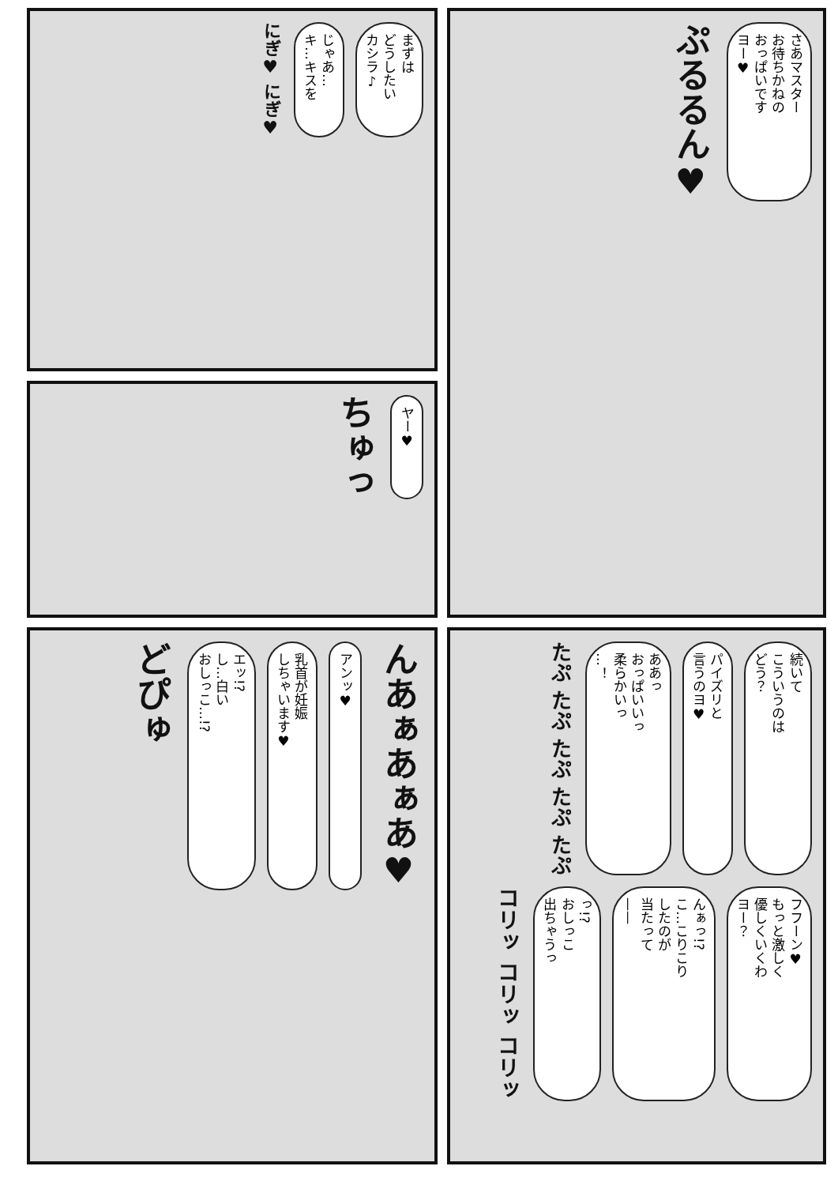さあマスター
お待ちかねの
おっぱいです
ヨー♥
ぷるるん♥
まずは
どうしたい
カシラ♪
じゃあ…
キ…キスを
にぎ♥ にぎ♥
ヤー♥
ちゅっ
続いて
こういうのは
どう？
パイズリと
言うのヨ♥
ああっ
おっぱいいっ
柔らかいっ
…！
たぷ たぷ たぷ たぷ たぷ
フフーン♥
もっと激しく
優しくいくわ
ヨー？
んぁっ!?
こ…こりこり
したのが
当たって
——
っ!?
おしっこ
出ちゃうっ
コリッ コリッ コリッ
んあぁあぁあ♥
アンッ♥
乳首が妊娠
しちゃいます♥
エッ!?
し…白い
おしっこ…!?
どぴゅ